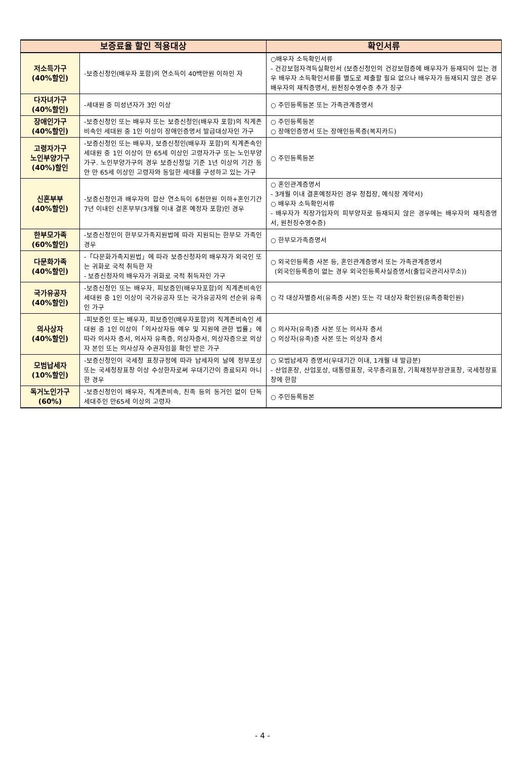| 보증료율 할인 적용대상 | | 확인서류 |
| --- | --- | --- |
| 저소득가구 (40%할인) | -보증신청인(배우자 포함)의 연소득이 40백만원 이하인 자 | ○배우자 소득확인서류 - 건강보험자격득실확인서 (보증신청인의 건강보험증에 배우자가 등재되어 있는 경우 배우자 소득확인서류를 별도로 제출할 필요 없으나 배우자가 등재되지 않은 경우 배우자의 재직증명서, 원천징수영수증 추가 징구 |
| 다자녀가구 (40%할인) | -세대원 중 미성년자가 3인 이상 | ○ 주민등록등본 또는 가족관계증명서 |
| 장애인가구 (40%할인) | -보증신청인 또는 배우자 또는 보증신청인(배우자 포함)의 직계존비속인 세대원 중 1인 이상이 장애인증명서 발급대상자인 가구 | ○ 주민등록등본 ○ 장애인증명서 또는 장애인등록증(복지카드) |
| 고령자가구 노인부양가구 (40%)할인 | -보증신청인 또는 배우자, 보증신청인(배우자 포함)의 직계존속인 세대원 중 1인 이상이 만 65세 이상인 고령자가구 또는 노인부양가구. 노인부양가구의 경우 보증신청일 기준 1년 이상의 기간 동안 만 65세 이상인 고령자와 동일한 세대를 구성하고 있는 가구 | ○ 주민등록등본 |
| 신혼부부 (40%할인) | -보증신청인과 배우자의 합산 연소득이 6천만원 이하+혼인기간 7년 이내인 신혼부부(3개월 이내 결혼 예정자 포함)인 경우 | ○ 혼인관계증명서 - 3개월 이내 결혼예정자인 경우 청첩장, 예식장 계약서) ○ 배우자 소득확인서류 - 배우자가 직장가입자의 피부양자로 등재되지 않은 경우에는 배우자의 재직증명서, 원천징수영수증) |
| 한부모가족 (60%할인) | -보증신청인이 한부모가족지원법에 따라 지원되는 한부모 가족인 경우 | ○ 한부모가족증명서 |
| 다문화가족 (40%할인) | -「다문화가족지원법」에 따라 보증신청자의 배우자가 외국인 또는 귀화로 국적 취득한 자 - 보증신청자의 배우자가 귀화로 국적 취득자인 가구 | ○ 외국인등록증 사본 등, 혼인관계증명서 또는 가족관계증명서 (외국인등록증이 없는 경우 외국인등록사실증명서(출입국관리사무소)) |
| 국가유공자 (40%할인) | -보증신청인 또는 배우자, 피보증인(배우자포함)의 직계존비속인 세대원 중 1인 이상이 국가유공자 또는 국가유공자의 선순위 유족인 가구 | ○ 각 대상자별증서(유족증 사본) 또는 각 대상자 확인원(유족증확인원) |
| 의사상자 (40%할인) | -피보증인 또는 배우자, 피보증인(배우자포함)의 직계존비속인 세대원 중 1인 이상이「의사상자등 예우 및 지원에 관한 법률」에 따라 의사자 증서, 의사자 유족증, 의상자증서, 의상자증으로 의상자 본인 또는 의사상자 수권자임을 확인 받은 가구 | ○ 의사자(유족)증 사본 또는 의사자 증서 ○ 의상자(유족)증 사본 또는 의상자 증서 |
| 모범납세자 (10%할인) | -보증신청인이 국세청 표창규정에 따라 납세자의 날에 정부포상 또는 국세청장표창 이상 수상한자로써 우대기간이 종료되지 아니한 경우 | ○ 모범납세자 증명서(우대기간 이내, 1개월 내 발급분) - 산업훈장, 산업포상, 대통령표창, 국무총리표창, 기획재정부장관표창, 국세청장표창에 한함 |
| 독거노인가구 (60%) | -보증신청인이 배우자, 직계존비속, 친족 등의 동거인 없이 단독세대주인 만65세 이상의 고령자 | ○ 주민등록등본 |
- 4 -